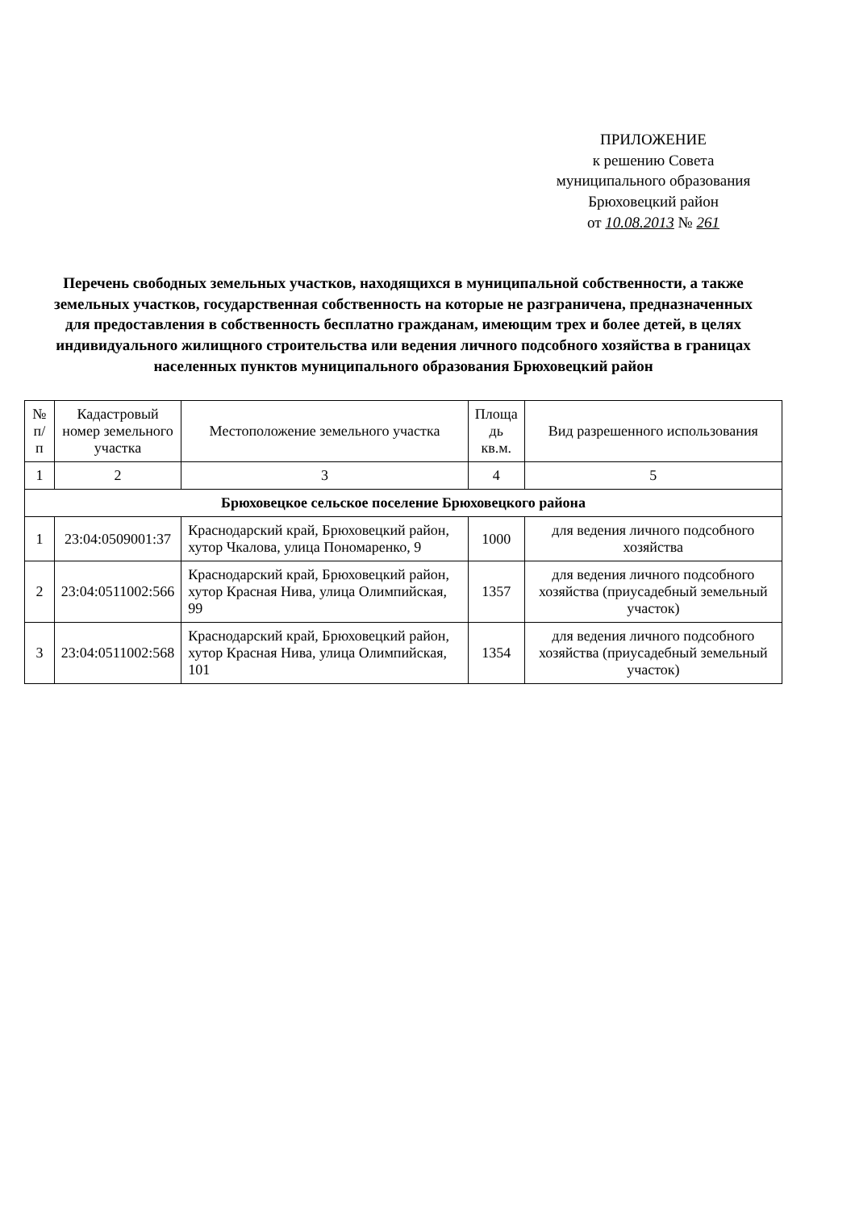ПРИЛОЖЕНИЕ
к решению Совета
муниципального образования
Брюховецкий район
от 10.08.2013 № 261
Перечень свободных земельных участков, находящихся в муниципальной собственности, а также земельных участков, государственная собственность на которые не разграничена, предназначенных для предоставления в собственность бесплатно гражданам, имеющим трех и более детей, в целях индивидуального жилищного строительства или ведения личного подсобного хозяйства в границах населенных пунктов муниципального образования Брюховецкий район
| № п/п | Кадастровый номер земельного участка | Местоположение земельного участка | Площа дь кв.м. | Вид разрешенного использования |
| --- | --- | --- | --- | --- |
| 1 | 2 | 3 | 4 | 5 |
| Брюховецкое сельское поселение Брюховецкого района | | | | |
| 1 | 23:04:0509001:37 | Краснодарский край, Брюховецкий район, хутор Чкалова, улица Пономаренко, 9 | 1000 | для ведения личного подсобного хозяйства |
| 2 | 23:04:0511002:566 | Краснодарский край, Брюховецкий район, хутор Красная Нива, улица Олимпийская, 99 | 1357 | для ведения личного подсобного хозяйства (приусадебный земельный участок) |
| 3 | 23:04:0511002:568 | Краснодарский край, Брюховецкий район, хутор Красная Нива, улица Олимпийская, 101 | 1354 | для ведения личного подсобного хозяйства (приусадебный земельный участок) |